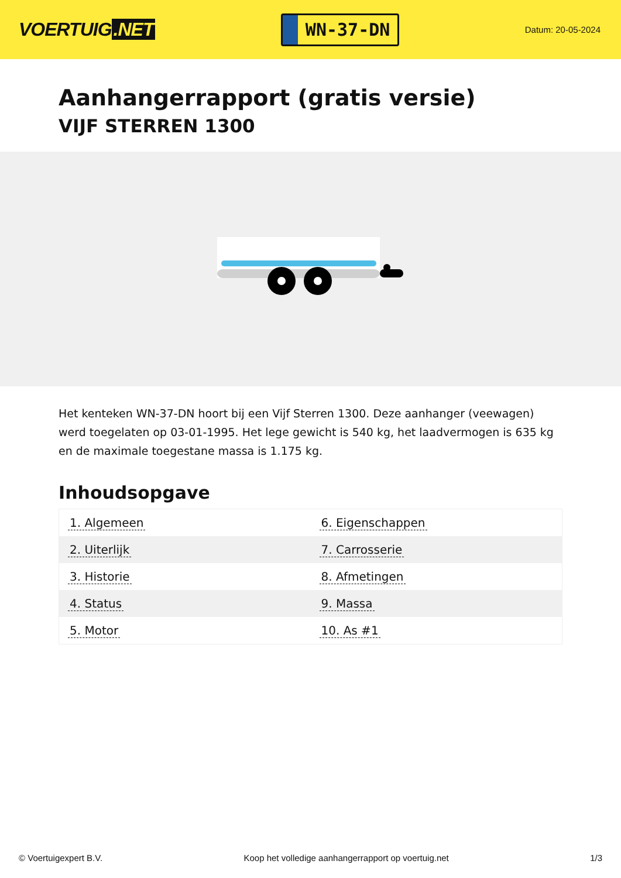VOERTUIG.NET
WN-37-DN
Datum: 20-05-2024
Aanhangerrapport (gratis versie)
VIJF STERREN 1300
Het kenteken WN-37-DN hoort bij een Vijf Sterren 1300. Deze aanhanger (veewagen) werd toegelaten op 03-01-1995. Het lege gewicht is 540 kg, het laadvermogen is 635 kg en de maximale toegestane massa is 1.175 kg.
Inhoudsopgave
| 1. Algemeen | 6. Eigenschappen |
| 2. Uiterlijk | 7. Carrosserie |
| 3. Historie | 8. Afmetingen |
| 4. Status | 9. Massa |
| 5. Motor | 10. As #1 |
© Voertuigexpert B.V. Koop het volledige aanhangerrapport op voertuig.net 1/3